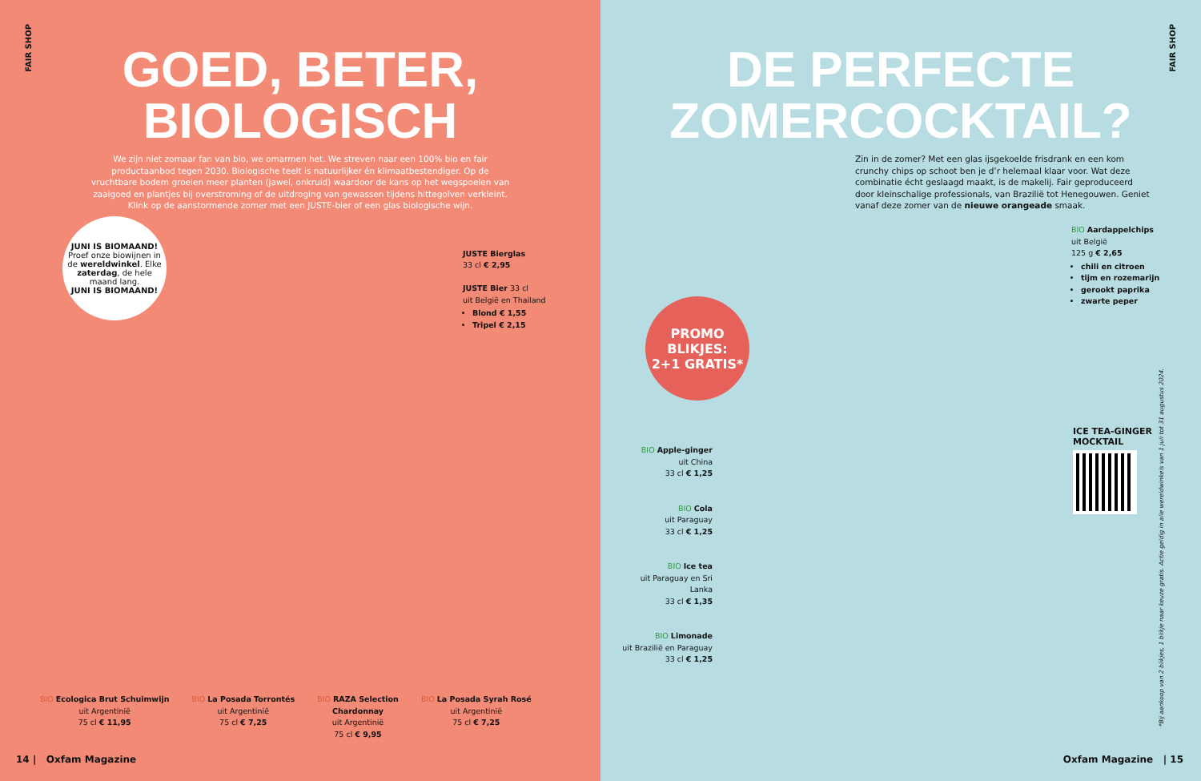FAIR SHOP
GOED, BETER,
BIOLOGISCH
We zijn niet zomaar fan van bio, we omarmen het. We streven naar een 100% bio en fair productaanbod tegen 2030. Biologische teelt is natuurlijker én klimaatbestendiger. Op de vruchtbare bodem groeien meer planten (jawel, onkruid) waardoor de kans op het wegspoelen van zaaigoed en plantjes bij overstroming of de uitdroging van gewassen tijdens hittegolven verkleint.
Klink op de aanstormende zomer met een JUSTE-bier of een glas biologische wijn.
JUNI IS BIOMAAND!
Proef onze biowijnen in de wereldwinkel. Elke zaterdag, de hele maand lang.
JUNI IS BIOMAAND!
JUSTE Bierglas
33 cl € 2,95
JUSTE Bier 33 cl
uit België en Thailand
Blond € 1,55
Tripel € 2,15
BIO Ecologica Brut Schuimwijn
uit Argentinië
75 cl € 11,95
BIO La Posada Torrontés
uit Argentinië
75 cl € 7,25
BIO RAZA Selection
Chardonnay
uit Argentinië
75 cl € 9,95
BIO La Posada Syrah Rosé
uit Argentinië
75 cl € 7,25
14 | Oxfam Magazine
FAIR SHOP
DE PERFECTE
ZOMERCOCKTAIL?
Zin in de zomer? Met een glas ijsgekoelde frisdrank en een kom crunchy chips op schoot ben je d’r helemaal klaar voor. Wat deze combinatie écht geslaagd maakt, is de makelij. Fair geproduceerd door kleinschalige professionals, van Brazilië tot Henegouwen. Geniet vanaf deze zomer van de nieuwe orangeade smaak.
BIO Aardappelchips
uit België
125 g € 2,65
chili en citroen
tijm en rozemarijn
gerookt paprika
zwarte peper
PROMO
BLIKJES:
2+1 GRATIS*
BIO Apple-ginger
uit China
33 cl € 1,25
BIO Cola
uit Paraguay
33 cl € 1,25
BIO Ice tea
uit Paraguay en Sri Lanka
33 cl € 1,35
BIO Limonade
uit Brazilië en Paraguay
33 cl € 1,25
ICE TEA-GINGER
MOCKTAIL
*Bij aankoop van 2 blikjes, 1 blikje naar keuze gratis. Actie geldig in alle wereldwinkels van 1 juli tot 31 augustus 2024.
Oxfam Magazine | 15